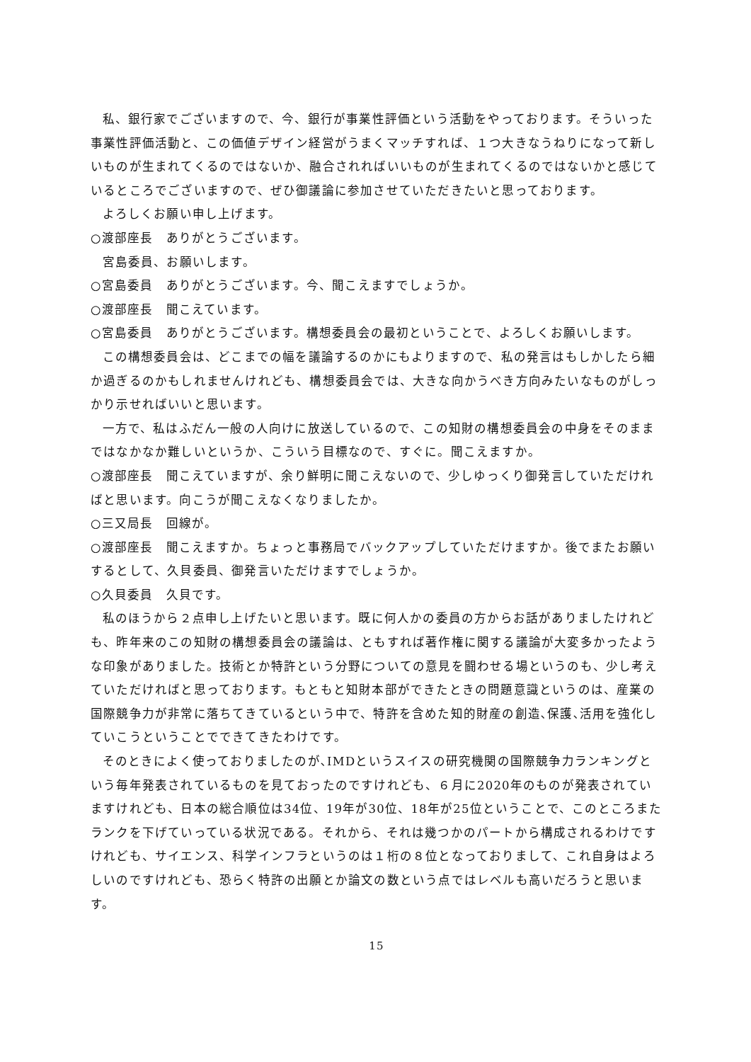私、銀行家でございますので、今、銀行が事業性評価という活動をやっております。そういった事業性評価活動と、この価値デザイン経営がうまくマッチすれば、１つ大きなうねりになって新しいものが生まれてくるのではないか、融合されればいいものが生まれてくるのではないかと感じているところでございますので、ぜひ御議論に参加させていただきたいと思っております。
よろしくお願い申し上げます。
○渡部座長　ありがとうございます。
宮島委員、お願いします。
○宮島委員　ありがとうございます。今、聞こえますでしょうか。
○渡部座長　聞こえています。
○宮島委員　ありがとうございます。構想委員会の最初ということで、よろしくお願いします。
この構想委員会は、どこまでの幅を議論するのかにもよりますので、私の発言はもしかしたら細か過ぎるのかもしれませんけれども、構想委員会では、大きな向かうべき方向みたいなものがしっかり示せればいいと思います。
一方で、私はふだん一般の人向けに放送しているので、この知財の構想委員会の中身をそのままではなかなか難しいというか、こういう目標なので、すぐに。聞こえますか。
○渡部座長　聞こえていますが、余り鮮明に聞こえないので、少しゆっくり御発言していただければと思います。向こうが聞こえなくなりましたか。
○三又局長　回線が。
○渡部座長　聞こえますか。ちょっと事務局でバックアップしていただけますか。後でまたお願いするとして、久貝委員、御発言いただけますでしょうか。
○久貝委員　久貝です。
私のほうから２点申し上げたいと思います。既に何人かの委員の方からお話がありましたけれども、昨年来のこの知財の構想委員会の議論は、ともすれば著作権に関する議論が大変多かったような印象がありました。技術とか特許という分野についての意見を闘わせる場というのも、少し考えていただければと思っております。もともと知財本部ができたときの問題意識というのは、産業の国際競争力が非常に落ちてきているという中で、特許を含めた知的財産の創造､保護､活用を強化していこうということでできてきたわけです。
そのときによく使っておりましたのが､IMDというスイスの研究機関の国際競争力ランキングという毎年発表されているものを見ておったのですけれども、６月に2020年のものが発表されていますけれども、日本の総合順位は34位、19年が30位、18年が25位ということで、このところまたランクを下げていっている状況である。それから、それは幾つかのパートから構成されるわけですけれども、サイエンス、科学インフラというのは１桁の８位となっておりまして、これ自身はよろしいのですけれども、恐らく特許の出願とか論文の数という点ではレベルも高いだろうと思います。
15